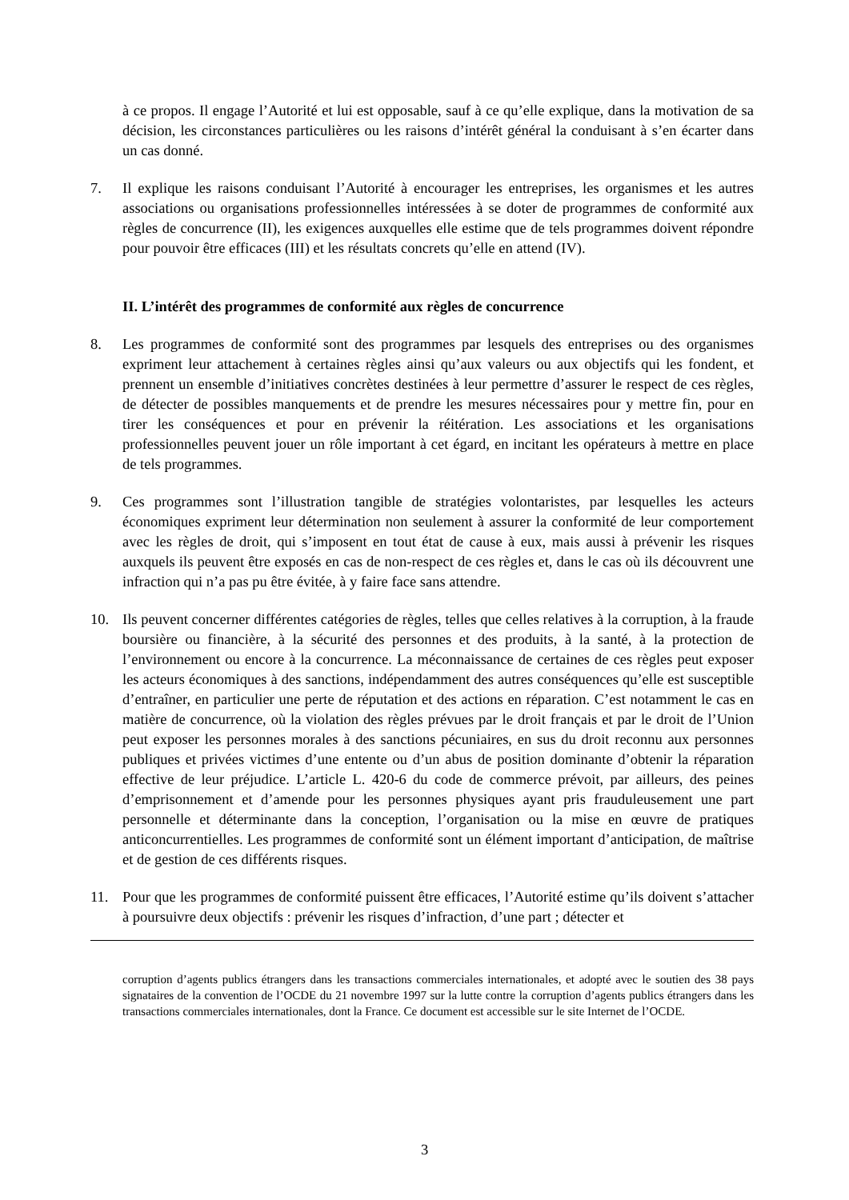à ce propos. Il engage l’Autorité et lui est opposable, sauf à ce qu’elle explique, dans la motivation de sa décision, les circonstances particulières ou les raisons d’intérêt général la conduisant à s’en écarter dans un cas donné.
7. Il explique les raisons conduisant l’Autorité à encourager les entreprises, les organismes et les autres associations ou organisations professionnelles intéressées à se doter de programmes de conformité aux règles de concurrence (II), les exigences auxquelles elle estime que de tels programmes doivent répondre pour pouvoir être efficaces (III) et les résultats concrets qu’elle en attend (IV).
II. L’intérêt des programmes de conformité aux règles de concurrence
8. Les programmes de conformité sont des programmes par lesquels des entreprises ou des organismes expriment leur attachement à certaines règles ainsi qu’aux valeurs ou aux objectifs qui les fondent, et prennent un ensemble d’initiatives concrètes destinées à leur permettre d’assurer le respect de ces règles, de détecter de possibles manquements et de prendre les mesures nécessaires pour y mettre fin, pour en tirer les conséquences et pour en prévenir la réitération. Les associations et les organisations professionnelles peuvent jouer un rôle important à cet égard, en incitant les opérateurs à mettre en place de tels programmes.
9. Ces programmes sont l’illustration tangible de stratégies volontaristes, par lesquelles les acteurs économiques expriment leur détermination non seulement à assurer la conformité de leur comportement avec les règles de droit, qui s’imposent en tout état de cause à eux, mais aussi à prévenir les risques auxquels ils peuvent être exposés en cas de non-respect de ces règles et, dans le cas où ils découvrent une infraction qui n’a pas pu être évitée, à y faire face sans attendre.
10. Ils peuvent concerner différentes catégories de règles, telles que celles relatives à la corruption, à la fraude boursière ou financière, à la sécurité des personnes et des produits, à la santé, à la protection de l’environnement ou encore à la concurrence. La méconnaissance de certaines de ces règles peut exposer les acteurs économiques à des sanctions, indépendamment des autres conséquences qu’elle est susceptible d’entraîner, en particulier une perte de réputation et des actions en réparation. C’est notamment le cas en matière de concurrence, où la violation des règles prévues par le droit français et par le droit de l’Union peut exposer les personnes morales à des sanctions pécuniaires, en sus du droit reconnu aux personnes publiques et privées victimes d’une entente ou d’un abus de position dominante d’obtenir la réparation effective de leur préjudice. L’article L. 420-6 du code de commerce prévoit, par ailleurs, des peines d’emprisonnement et d’amende pour les personnes physiques ayant pris frauduleusement une part personnelle et déterminante dans la conception, l’organisation ou la mise en œuvre de pratiques anticoncurrentielles. Les programmes de conformité sont un élément important d’anticipation, de maîtrise et de gestion de ces différents risques.
11. Pour que les programmes de conformité puissent être efficaces, l’Autorité estime qu’ils doivent s’attacher à poursuivre deux objectifs : prévenir les risques d’infraction, d’une part ; détecter et
corruption d’agents publics étrangers dans les transactions commerciales internationales, et adopté avec le soutien des 38 pays signataires de la convention de l’OCDE du 21 novembre 1997 sur la lutte contre la corruption d’agents publics étrangers dans les transactions commerciales internationales, dont la France. Ce document est accessible sur le site Internet de l’OCDE.
3